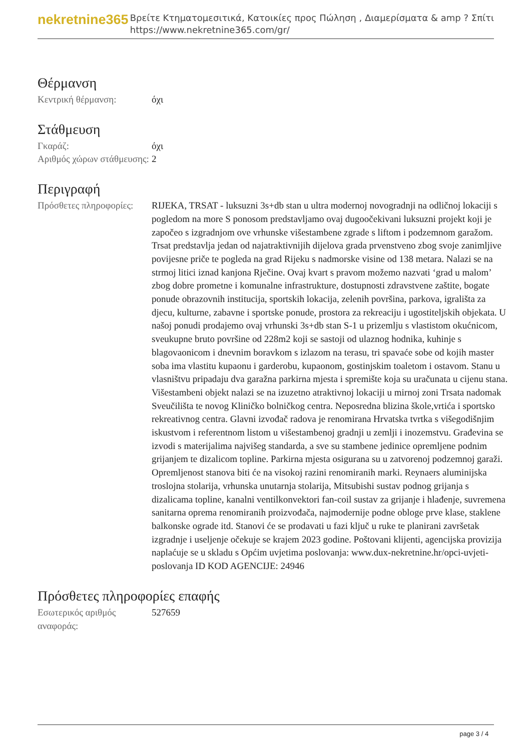nekretnine365
Βρείτε Κτηματομεσιτικά, Κατοικίες προς Πώληση , Διαμερίσματα & amp ? Σπίτι
https://www.nekretnine365.com/gr/
Θέρμανση
| Κεντρική θέρμανση: | όχι |
Στάθμευση
| Γκαράζ: | όχι |
| Αριθμός χώρων στάθμευσης: | 2 |
Περιγραφή
| Πρόσθετες πληροφορίες: | RIJEKA, TRSAT - luksuzni 3s+db stan u ultra modernoj novogradnji na odličnoj lokaciji s pogledom na more S ponosom predstavljamo ovaj dugoočekivani luksuzni projekt koji je započeo s izgradnjom ove vrhunske višestambene zgrade s liftom i podzemnom garažom. Trsat predstavlja jedan od najatraktivnijih dijelova grada prvenstveno zbog svoje zanimljive povijesne priče te pogleda na grad Rijeku s nadmorske visine od 138 metara. Nalazi se na strmoj litici iznad kanjona Rječine. Ovaj kvart s pravom možemo nazvati ‘grad u malom’ zbog dobre prometne i komunalne infrastrukture, dostupnosti zdravstvene zaštite, bogate ponude obrazovnih institucija, sportskih lokacija, zelenih površina, parkova, igrališta za djecu, kulturne, zabavne i sportske ponude, prostora za rekreaciju i ugostiteljskih objekata. U našoj ponudi prodajemo ovaj vrhunski 3s+db stan S-1 u prizemlju s vlastistom okućnicom, sveukupne bruto površine od 228m2 koji se sastoji od ulaznog hodnika, kuhinje s blagovaonicom i dnevnim boravkom s izlazom na terasu, tri spavaće sobe od kojih master soba ima vlastitu kupaonu i garderobu, kupaonom, gostinjskim toaletom i ostavom. Stanu u vlasništvu pripadaju dva garažna parkirna mjesta i spremište koja su uračunata u cijenu stana. Višestambeni objekt nalazi se na izuzetno atraktivnoj lokaciji u mirnoj zoni Trsata nadomak Sveučilišta te novog Kliničko bolničkog centra. Neposredna blizina škole,vrtića i sportsko rekreativnog centra. Glavni izvođač radova je renomirana Hrvatska tvrtka s višegodišnjim iskustvom i referentnom listom u višestambenoj gradnji u zemlji i inozemstvu. Građevina se izvodi s materijalima najvišeg standarda, a sve su stambene jedinice opremljene podnim grijanjem te dizalicom topline. Parkirna mjesta osigurana su u zatvorenoj podzemnoj garaži. Opremljenost stanova biti će na visokoj razini renomiranih marki. Reynaers aluminijska troslojna stolarija, vrhunska unutarnja stolarija, Mitsubishi sustav podnog grijanja s dizalicama topline, kanalni ventilkonvektori fan-coil sustav za grijanje i hlađenje, suvremena sanitarna oprema renomiranih proizvođača, najmodernije podne obloge prve klase, staklene balkonske ograde itd. Stanovi će se prodavati u fazi ključ u ruke te planirani završetak izgradnje i useljenje očekuje se krajem 2023 godine. Poštovani klijenti, agencijska provizija naplaćuje se u skladu s Općim uvjetima poslovanja: www.dux-nekretnine.hr/opci-uvjeti-poslovanja ID KOD AGENCIJE: 24946 |
Πρόσθετες πληροφορίες επαφής
| Εσωτερικός αριθμός αναφοράς: | 527659 |
page 3 / 4